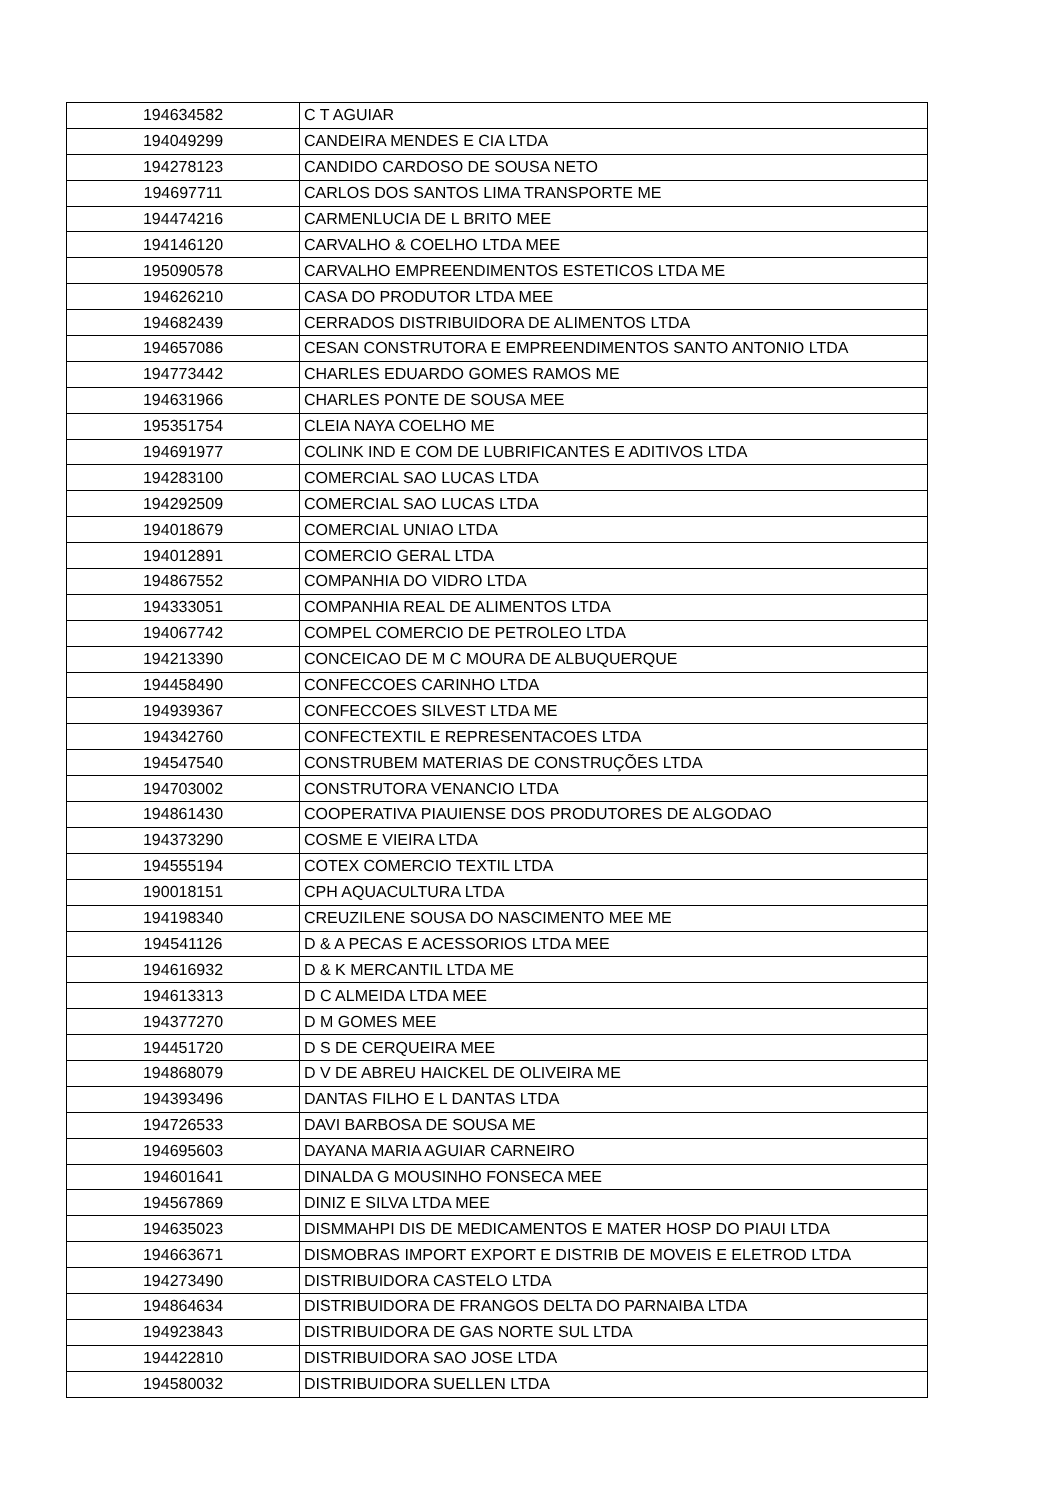| 194634582 | C T AGUIAR |
| 194049299 | CANDEIRA MENDES E CIA LTDA |
| 194278123 | CANDIDO CARDOSO DE SOUSA NETO |
| 194697711 | CARLOS DOS SANTOS LIMA TRANSPORTE ME |
| 194474216 | CARMENLUCIA DE L BRITO MEE |
| 194146120 | CARVALHO & COELHO LTDA MEE |
| 195090578 | CARVALHO EMPREENDIMENTOS ESTETICOS LTDA ME |
| 194626210 | CASA DO PRODUTOR LTDA MEE |
| 194682439 | CERRADOS DISTRIBUIDORA DE ALIMENTOS LTDA |
| 194657086 | CESAN CONSTRUTORA E EMPREENDIMENTOS SANTO ANTONIO LTDA |
| 194773442 | CHARLES EDUARDO GOMES RAMOS ME |
| 194631966 | CHARLES PONTE DE SOUSA MEE |
| 195351754 | CLEIA NAYA COELHO ME |
| 194691977 | COLINK IND E COM DE LUBRIFICANTES E ADITIVOS LTDA |
| 194283100 | COMERCIAL SAO LUCAS LTDA |
| 194292509 | COMERCIAL SAO LUCAS LTDA |
| 194018679 | COMERCIAL UNIAO LTDA |
| 194012891 | COMERCIO GERAL LTDA |
| 194867552 | COMPANHIA DO VIDRO LTDA |
| 194333051 | COMPANHIA REAL DE ALIMENTOS LTDA |
| 194067742 | COMPEL COMERCIO DE PETROLEO LTDA |
| 194213390 | CONCEICAO DE M C MOURA DE ALBUQUERQUE |
| 194458490 | CONFECCOES CARINHO LTDA |
| 194939367 | CONFECCOES SILVEST LTDA ME |
| 194342760 | CONFECTEXTIL E REPRESENTACOES LTDA |
| 194547540 | CONSTRUBEM MATERIAS DE CONSTRUÇÕES LTDA |
| 194703002 | CONSTRUTORA VENANCIO LTDA |
| 194861430 | COOPERATIVA PIAUIENSE DOS PRODUTORES DE ALGODAO |
| 194373290 | COSME E VIEIRA LTDA |
| 194555194 | COTEX COMERCIO TEXTIL LTDA |
| 190018151 | CPH AQUACULTURA LTDA |
| 194198340 | CREUZILENE SOUSA DO NASCIMENTO MEE ME |
| 194541126 | D & A PECAS E ACESSORIOS LTDA MEE |
| 194616932 | D & K MERCANTIL LTDA ME |
| 194613313 | D C ALMEIDA LTDA MEE |
| 194377270 | D M GOMES MEE |
| 194451720 | D S DE CERQUEIRA MEE |
| 194868079 | D V DE ABREU HAICKEL DE OLIVEIRA ME |
| 194393496 | DANTAS FILHO E L DANTAS LTDA |
| 194726533 | DAVI BARBOSA DE SOUSA ME |
| 194695603 | DAYANA MARIA AGUIAR CARNEIRO |
| 194601641 | DINALDA G MOUSINHO FONSECA MEE |
| 194567869 | DINIZ E SILVA LTDA MEE |
| 194635023 | DISMMAHPI DIS DE MEDICAMENTOS E MATER HOSP DO PIAUI LTDA |
| 194663671 | DISMOBRAS IMPORT EXPORT E DISTRIB DE MOVEIS E ELETROD LTDA |
| 194273490 | DISTRIBUIDORA CASTELO LTDA |
| 194864634 | DISTRIBUIDORA DE FRANGOS DELTA DO PARNAIBA LTDA |
| 194923843 | DISTRIBUIDORA DE GAS NORTE SUL LTDA |
| 194422810 | DISTRIBUIDORA SAO JOSE LTDA |
| 194580032 | DISTRIBUIDORA SUELLEN LTDA |